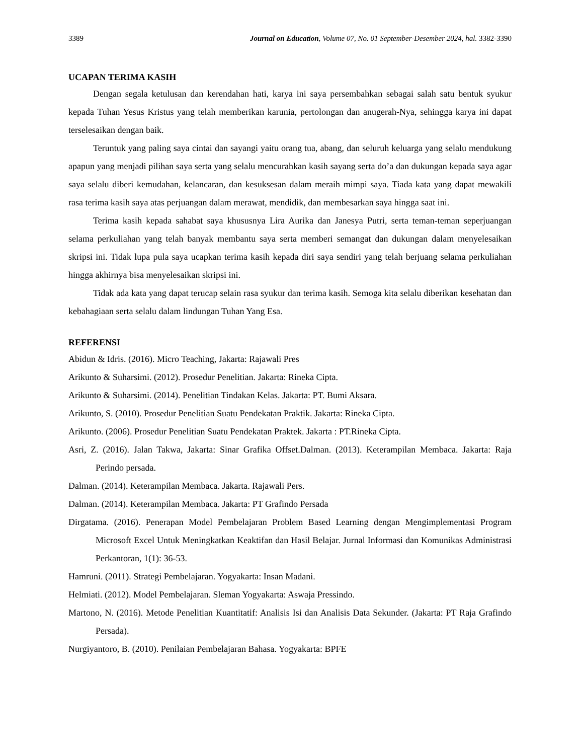3389 Journal on Education, Volume 07, No. 01 September-Desember 2024, hal. 3382-3390
UCAPAN TERIMA KASIH
Dengan segala ketulusan dan kerendahan hati, karya ini saya persembahkan sebagai salah satu bentuk syukur kepada Tuhan Yesus Kristus yang telah memberikan karunia, pertolongan dan anugerah-Nya, sehingga karya ini dapat terselesaikan dengan baik.
Teruntuk yang paling saya cintai dan sayangi yaitu orang tua, abang, dan seluruh keluarga yang selalu mendukung apapun yang menjadi pilihan saya serta yang selalu mencurahkan kasih sayang serta do’a dan dukungan kepada saya agar saya selalu diberi kemudahan, kelancaran, dan kesuksesan dalam meraih mimpi saya. Tiada kata yang dapat mewakili rasa terima kasih saya atas perjuangan dalam merawat, mendidik, dan membesarkan saya hingga saat ini.
Terima kasih kepada sahabat saya khususnya Lira Aurika dan Janesya Putri, serta teman-teman seperjuangan selama perkuliahan yang telah banyak membantu saya serta memberi semangat dan dukungan dalam menyelesaikan skripsi ini. Tidak lupa pula saya ucapkan terima kasih kepada diri saya sendiri yang telah berjuang selama perkuliahan hingga akhirnya bisa menyelesaikan skripsi ini.
Tidak ada kata yang dapat terucap selain rasa syukur dan terima kasih. Semoga kita selalu diberikan kesehatan dan kebahagiaan serta selalu dalam lindungan Tuhan Yang Esa.
REFERENSI
Abidun & Idris. (2016). Micro Teaching, Jakarta: Rajawali Pres
Arikunto & Suharsimi. (2012). Prosedur Penelitian. Jakarta: Rineka Cipta.
Arikunto & Suharsimi. (2014). Penelitian Tindakan Kelas. Jakarta: PT. Bumi Aksara.
Arikunto, S. (2010). Prosedur Penelitian Suatu Pendekatan Praktik. Jakarta: Rineka Cipta.
Arikunto. (2006). Prosedur Penelitian Suatu Pendekatan Praktek. Jakarta : PT.Rineka Cipta.
Asri, Z. (2016). Jalan Takwa, Jakarta: Sinar Grafika Offset.Dalman. (2013). Keterampilan Membaca. Jakarta: Raja Perindo persada.
Dalman. (2014). Keterampilan Membaca. Jakarta. Rajawali Pers.
Dalman. (2014). Keterampilan Membaca. Jakarta: PT Grafindo Persada
Dirgatama. (2016). Penerapan Model Pembelajaran Problem Based Learning dengan Mengimplementasi Program Microsoft Excel Untuk Meningkatkan Keaktifan dan Hasil Belajar. Jurnal Informasi dan Komunikas Administrasi Perkantoran, 1(1): 36-53.
Hamruni. (2011). Strategi Pembelajaran. Yogyakarta: Insan Madani.
Helmiati. (2012). Model Pembelajaran. Sleman Yogyakarta: Aswaja Pressindo.
Martono, N. (2016). Metode Penelitian Kuantitatif: Analisis Isi dan Analisis Data Sekunder. (Jakarta: PT Raja Grafindo Persada).
Nurgiyantoro, B. (2010). Penilaian Pembelajaran Bahasa. Yogyakarta: BPFE